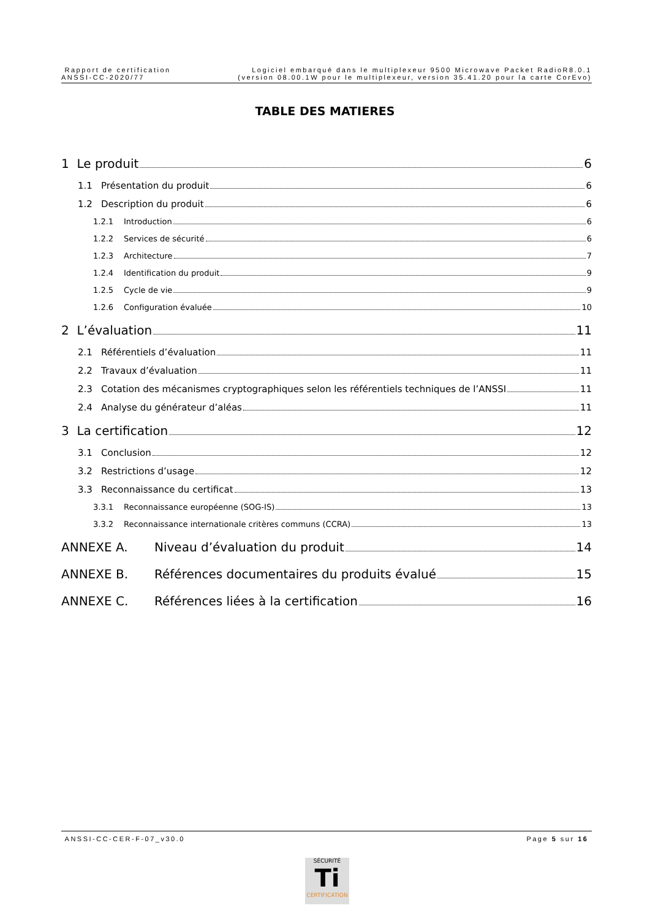Rapport de certification
ANSSI-CC-2020/77
Logiciel embarqué dans le multiplexeur 9500 Microwave Packet RadioR8.0.1
(version 08.00.1W pour le multiplexeur, version 35.41.20 pour la carte CorEvo)
TABLE DES MATIERES
1 Le produit 6
1.1 Présentation du produit 6
1.2 Description du produit 6
1.2.1 Introduction 6
1.2.2 Services de sécurité 6
1.2.3 Architecture 7
1.2.4 Identification du produit 9
1.2.5 Cycle de vie 9
1.2.6 Configuration évaluée 10
2 L’évaluation 11
2.1 Référentiels d’évaluation 11
2.2 Travaux d’évaluation 11
2.3 Cotation des mécanismes cryptographiques selon les référentiels techniques de l’ANSSI 11
2.4 Analyse du générateur d’aléas 11
3 La certification 12
3.1 Conclusion 12
3.2 Restrictions d’usage 12
3.3 Reconnaissance du certificat 13
3.3.1 Reconnaissance européenne (SOG-IS) 13
3.3.2 Reconnaissance internationale critères communs (CCRA) 13
ANNEXE A. Niveau d’évaluation du produit 14
ANNEXE B. Références documentaires du produits évalué 15
ANNEXE C. Références liées à la certification 16
ANSSI-CC-CER-F-07_v30.0 Page 5 sur 16
SÉCURITÉ
Ti
CERTIFICATION